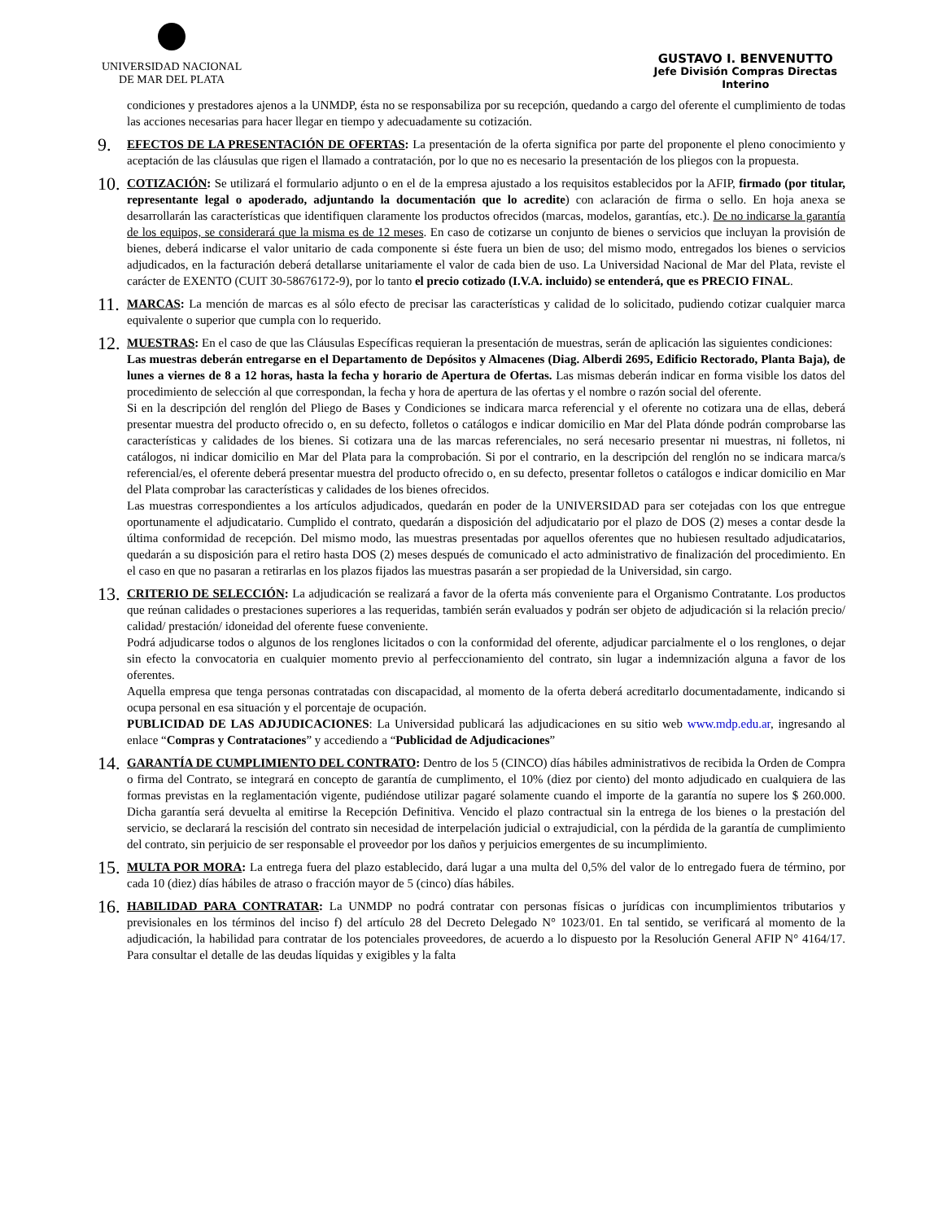UNIVERSIDAD NACIONAL
DE MAR DEL PLATA
GUSTAVO I. BENVENUTTO
Jefe División Compras Directas
Interino
condiciones y prestadores ajenos a la UNMDP, ésta no se responsabiliza por su recepción, quedando a cargo del oferente el cumplimiento de todas las acciones necesarias para hacer llegar en tiempo y adecuadamente su cotización.
9.
EFECTOS DE LA PRESENTACIÓN DE OFERTAS: La presentación de la oferta significa por parte del proponente el pleno conocimiento y aceptación de las cláusulas que rigen el llamado a contratación, por lo que no es necesario la presentación de los pliegos con la propuesta.
10.
COTIZACIÓN: Se utilizará el formulario adjunto o en el de la empresa ajustado a los requisitos establecidos por la AFIP, firmado (por titular, representante legal o apoderado, adjuntando la documentación que lo acredite) con aclaración de firma o sello. En hoja anexa se desarrollarán las características que identifiquen claramente los productos ofrecidos (marcas, modelos, garantías, etc.). De no indicarse la garantía de los equipos, se considerará que la misma es de 12 meses. En caso de cotizarse un conjunto de bienes o servicios que incluyan la provisión de bienes, deberá indicarse el valor unitario de cada componente si éste fuera un bien de uso; del mismo modo, entregados los bienes o servicios adjudicados, en la facturación deberá detallarse unitariamente el valor de cada bien de uso. La Universidad Nacional de Mar del Plata, reviste el carácter de EXENTO (CUIT 30-58676172-9), por lo tanto el precio cotizado (I.V.A. incluido) se entenderá, que es PRECIO FINAL.
11.
MARCAS: La mención de marcas es al sólo efecto de precisar las características y calidad de lo solicitado, pudiendo cotizar cualquier marca equivalente o superior que cumpla con lo requerido.
12.
MUESTRAS: En el caso de que las Cláusulas Específicas requieran la presentación de muestras, serán de aplicación las siguientes condiciones:
Las muestras deberán entregarse en el Departamento de Depósitos y Almacenes (Diag. Alberdi 2695, Edificio Rectorado, Planta Baja), de lunes a viernes de 8 a 12 horas, hasta la fecha y horario de Apertura de Ofertas. Las mismas deberán indicar en forma visible los datos del procedimiento de selección al que correspondan, la fecha y hora de apertura de las ofertas y el nombre o razón social del oferente.
Si en la descripción del renglón del Pliego de Bases y Condiciones se indicara marca referencial y el oferente no cotizara una de ellas, deberá presentar muestra del producto ofrecido o, en su defecto, folletos o catálogos e indicar domicilio en Mar del Plata dónde podrán comprobarse las características y calidades de los bienes. Si cotizara una de las marcas referenciales, no será necesario presentar ni muestras, ni folletos, ni catálogos, ni indicar domicilio en Mar del Plata para la comprobación. Si por el contrario, en la descripción del renglón no se indicara marca/s referencial/es, el oferente deberá presentar muestra del producto ofrecido o, en su defecto, presentar folletos o catálogos e indicar domicilio en Mar del Plata comprobar las características y calidades de los bienes ofrecidos.
Las muestras correspondientes a los artículos adjudicados, quedarán en poder de la UNIVERSIDAD para ser cotejadas con los que entregue oportunamente el adjudicatario. Cumplido el contrato, quedarán a disposición del adjudicatario por el plazo de DOS (2) meses a contar desde la última conformidad de recepción. Del mismo modo, las muestras presentadas por aquellos oferentes que no hubiesen resultado adjudicatarios, quedarán a su disposición para el retiro hasta DOS (2) meses después de comunicado el acto administrativo de finalización del procedimiento. En el caso en que no pasaran a retirarlas en los plazos fijados las muestras pasarán a ser propiedad de la Universidad, sin cargo.
13.
CRITERIO DE SELECCIÓN: La adjudicación se realizará a favor de la oferta más conveniente para el Organismo Contratante. Los productos que reúnan calidades o prestaciones superiores a las requeridas, también serán evaluados y podrán ser objeto de adjudicación si la relación precio/ calidad/ prestación/ idoneidad del oferente fuese conveniente.
Podrá adjudicarse todos o algunos de los renglones licitados o con la conformidad del oferente, adjudicar parcialmente el o los renglones, o dejar sin efecto la convocatoria en cualquier momento previo al perfeccionamiento del contrato, sin lugar a indemnización alguna a favor de los oferentes.
Aquella empresa que tenga personas contratadas con discapacidad, al momento de la oferta deberá acreditarlo documentadamente, indicando si ocupa personal en esa situación y el porcentaje de ocupación.
PUBLICIDAD DE LAS ADJUDICACIONES: La Universidad publicará las adjudicaciones en su sitio web www.mdp.edu.ar, ingresando al enlace “Compras y Contrataciones” y accediendo a “Publicidad de Adjudicaciones”
14.
GARANTÍA DE CUMPLIMIENTO DEL CONTRATO: Dentro de los 5 (CINCO) días hábiles administrativos de recibida la Orden de Compra o firma del Contrato, se integrará en concepto de garantía de cumplimento, el 10% (diez por ciento) del monto adjudicado en cualquiera de las formas previstas en la reglamentación vigente, pudiéndose utilizar pagaré solamente cuando el importe de la garantía no supere los $ 260.000. Dicha garantía será devuelta al emitirse la Recepción Definitiva. Vencido el plazo contractual sin la entrega de los bienes o la prestación del servicio, se declarará la rescisión del contrato sin necesidad de interpelación judicial o extrajudicial, con la pérdida de la garantía de cumplimiento del contrato, sin perjuicio de ser responsable el proveedor por los daños y perjuicios emergentes de su incumplimiento.
15.
MULTA POR MORA: La entrega fuera del plazo establecido, dará lugar a una multa del 0,5% del valor de lo entregado fuera de término, por cada 10 (diez) días hábiles de atraso o fracción mayor de 5 (cinco) días hábiles.
16.
HABILIDAD PARA CONTRATAR: La UNMDP no podrá contratar con personas físicas o jurídicas con incumplimientos tributarios y previsionales en los términos del inciso f) del artículo 28 del Decreto Delegado N° 1023/01. En tal sentido, se verificará al momento de la adjudicación, la habilidad para contratar de los potenciales proveedores, de acuerdo a lo dispuesto por la Resolución General AFIP N° 4164/17. Para consultar el detalle de las deudas líquidas y exigibles y la falta